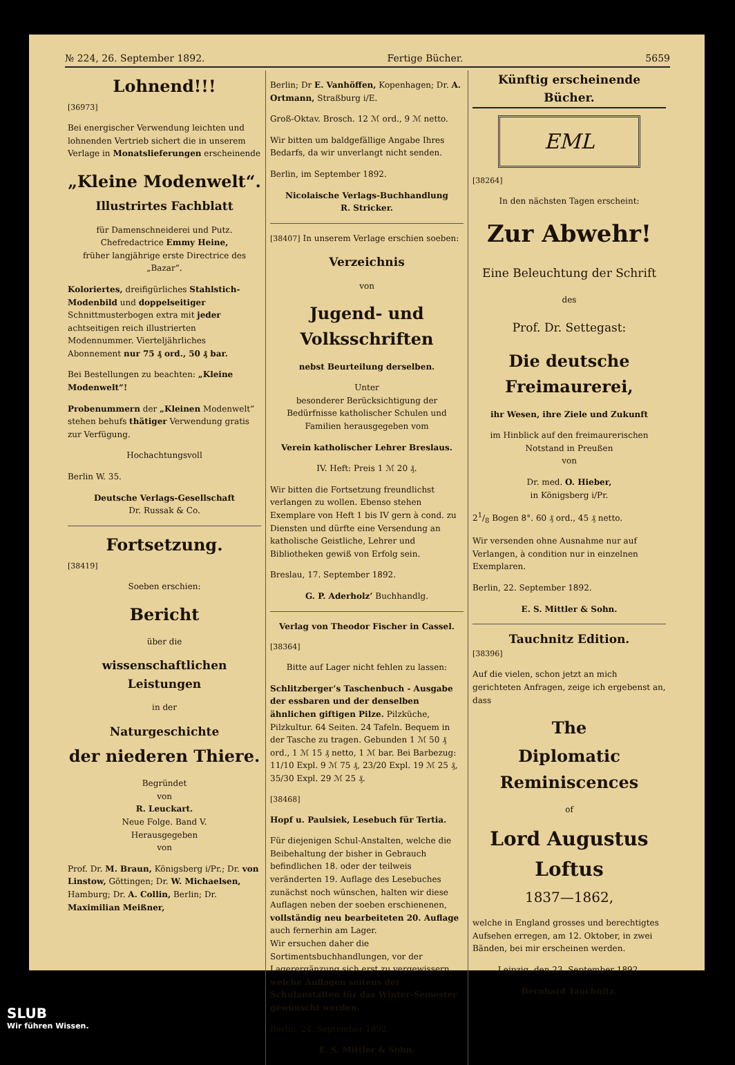№ 224, 26. September 1892. Fertige Bücher. 5659
Lohnend!!!
[36973]
Bei energischer Verwendung leichten und lohnenden Vertrieb sichert die in unserem Verlage in Monatslieferungen erscheinende
„Kleine Modenwelt“.
Illustrirtes Fachblatt
für Damenschneiderei und Putz.
Chefredactrice Emmy Heine,
früher langjährige erste Directrice des „Bazar“.
Koloriertes, dreifigürliches Stahlstich-Modenbild und doppelseitiger Schnittmusterbogen extra mit jeder achtseitigen reich illustrierten Modennummer. Vierteljährliches Abonnement nur 75 ₰ ord., 50 ₰ bar.
Bei Bestellungen zu beachten: „Kleine Modenwelt“!
Probenummern der „Kleinen Modenwelt“ stehen behufs thätiger Verwendung gratis zur Verfügung.
Hochachtungsvoll
Berlin W. 35.
Deutsche Verlags-Gesellschaft
Dr. Russak & Co.
Fortsetzung.
[38419]
Soeben erschien:
Bericht
über die
wissenschaftlichen Leistungen
in der
Naturgeschichte
der niederen Thiere.
Begründet
von
R. Leuckart.
Neue Folge. Band V.
Herausgegeben
von
Prof. Dr. M. Braun, Königsberg i/Pr.; Dr. von Linstow, Göttingen; Dr. W. Michaelsen, Hamburg; Dr. A. Collin, Berlin; Dr. Maximilian Meißner,
Berlin; Dr E. Vanhöffen, Kopenhagen; Dr. A. Ortmann, Straßburg i/E.
Groß-Oktav. Brosch. 12 ℳ ord., 9 ℳ netto.
Wir bitten um baldgefällige Angabe Ihres Bedarfs, da wir unverlangt nicht senden.
Berlin, im September 1892.
Nicolaische Verlags-Buchhandlung
R. Stricker.
[38407] In unserem Verlage erschien soeben:
Verzeichnis
von
Jugend- und Volksschriften
nebst Beurteilung derselben.
Unter
besonderer Berücksichtigung der Bedürfnisse katholischer Schulen und Familien herausgegeben vom
Verein katholischer Lehrer Breslaus.
IV. Heft: Preis 1 ℳ 20 ₰.
Wir bitten die Fortsetzung freundlichst verlangen zu wollen. Ebenso stehen Exemplare von Heft 1 bis IV gern à cond. zu Diensten und dürfte eine Versendung an katholische Geistliche, Lehrer und Bibliotheken gewiß von Erfolg sein.
Breslau, 17. September 1892.
G. P. Aderholz’ Buchhandlg.
Verlag von Theodor Fischer in Cassel.
[38364]
Bitte auf Lager nicht fehlen zu lassen:
Schlitzberger’s Taschenbuch - Ausgabe der essbaren und der denselben ähnlichen giftigen Pilze. Pilzküche, Pilzkultur. 64 Seiten. 24 Tafeln. Bequem in der Tasche zu tragen. Gebunden 1 ℳ 50 ₰ ord., 1 ℳ 15 ₰ netto, 1 ℳ bar. Bei Barbezug: 11/10 Expl. 9 ℳ 75 ₰, 23/20 Expl. 19 ℳ 25 ₰, 35/30 Expl. 29 ℳ 25 ₰.
[38468]
Hopf u. Paulsiek, Lesebuch für Tertia.
Für diejenigen Schul-Anstalten, welche die Beibehaltung der bisher in Gebrauch befindlichen 18. oder der teilweis veränderten 19. Auflage des Lesebuches zunächst noch wünschen, halten wir diese Auflagen neben der soeben erschienenen, vollständig neu bearbeiteten 20. Auflage auch fernerhin am Lager.
Wir ersuchen daher die Sortimentsbuchhandlungen, vor der Lagerergänzung sich erst zu vergewissern, welche Auflagen seitens der Schulanstalten für das Winter-Semester gewünscht werden.
Berlin, 24. September 1892.
E. S. Mittler & Sohn.
Künftig erscheinende Bücher.
EML
[38264]
In den nächsten Tagen erscheint:
Zur Abwehr!
Eine Beleuchtung der Schrift
des
Prof. Dr. Settegast:
Die deutsche Freimaurerei,
ihr Wesen, ihre Ziele und Zukunft
im Hinblick auf den freimaurerischen Notstand in Preußen
von
Dr. med. O. Hieber,
in Königsberg i/Pr.
21/8 Bogen 8°. 60 ₰ ord., 45 ₰ netto.
Wir versenden ohne Ausnahme nur auf Verlangen, à condition nur in einzelnen Exemplaren.
Berlin, 22. September 1892.
E. S. Mittler & Sohn.
Tauchnitz Edition.
[38396]
Auf die vielen, schon jetzt an mich gerichteten Anfragen, zeige ich ergebenst an, dass
The
Diplomatic Reminiscences
of
Lord Augustus Loftus
1837—1862,
welche in England grosses und berechtigtes Aufsehen erregen, am 12. Oktober, in zwei Bänden, bei mir erscheinen werden.
Leipzig, den 23. September 1892.
Bernhard Tauchnitz.
SLUB
Wir führen Wissen.